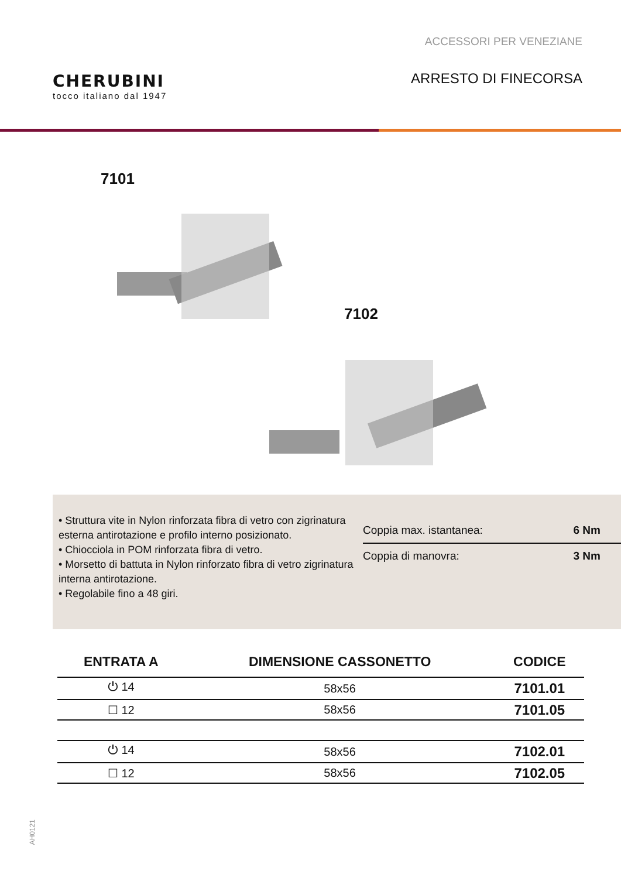ACCESSORI PER VENEZIANE
CHERUBINI
tocco italiano dal 1947
ARRESTO DI FINECORSA
7101
7102
• Struttura vite in Nylon rinforzata fibra di vetro con zigrinatura esterna antirotazione e profilo interno posizionato.
• Chiocciola in POM rinforzata fibra di vetro.
• Morsetto di battuta in Nylon rinforzato fibra di vetro zigrinatura interna antirotazione.
• Regolabile fino a 48 giri.
| Coppia max. istantanea: | 6 Nm |
| Coppia di manovra: | 3 Nm |
| ENTRATA A | DIMENSIONE CASSONETTO | CODICE |
| --- | --- | --- |
| ⏻ 14 | 58x56 | 7101.01 |
| ☐ 12 | 58x56 | 7101.05 |
| ⏻ 14 | 58x56 | 7102.01 |
| ☐ 12 | 58x56 | 7102.05 |
AH0121